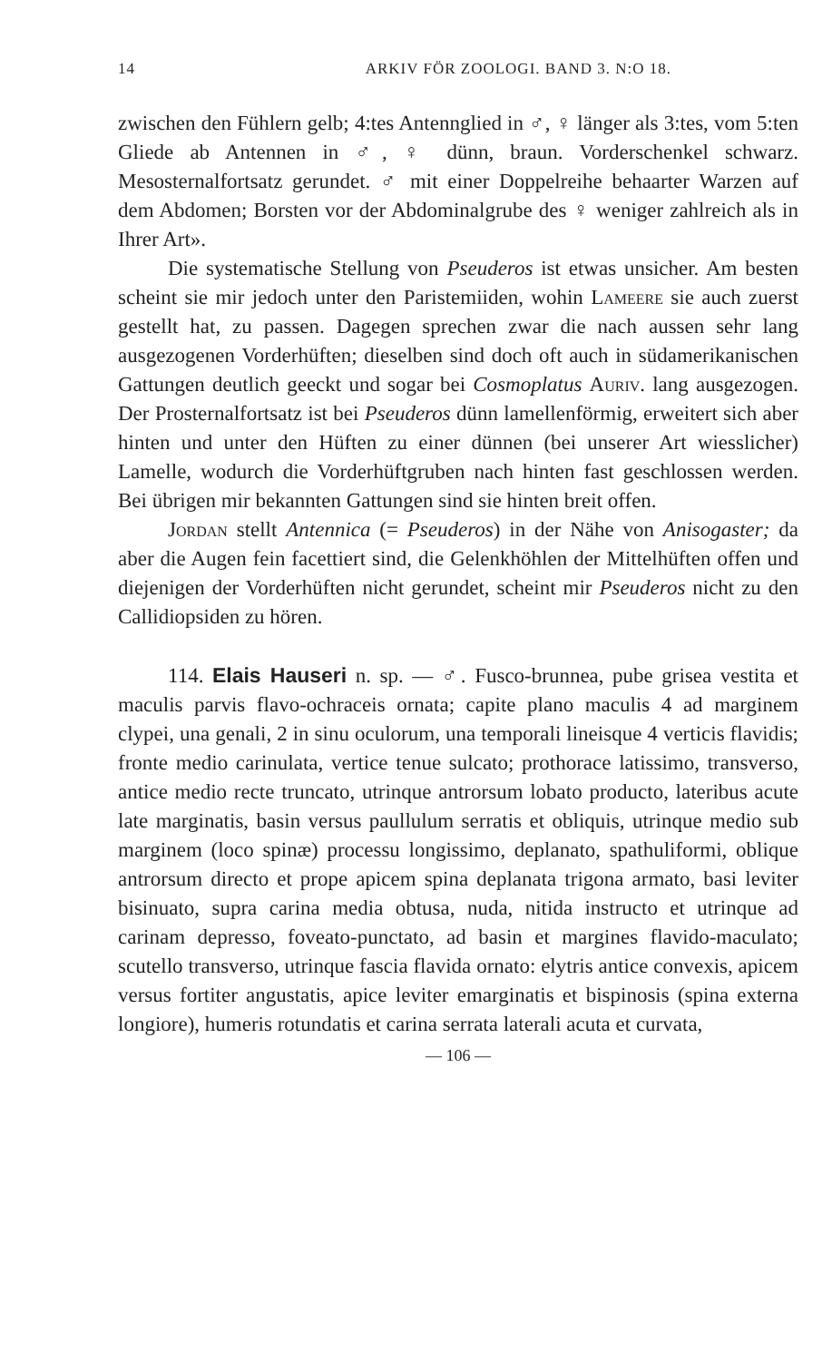14 ARKIV FÖR ZOOLOGI. BAND 3. N:O 18.
zwischen den Fühlern gelb; 4:tes Antennglied in ♂, ♀ länger als 3:tes, vom 5:ten Gliede ab Antennen in ♂, ♀ dünn, braun. Vorderschenkel schwarz. Mesosternalfortsatz gerundet. ♂ mit einer Doppelreihe behaarter Warzen auf dem Abdomen; Borsten vor der Abdominalgrube des ♀ weniger zahlreich als in Ihrer Art».
Die systematische Stellung von Pseuderos ist etwas unsicher. Am besten scheint sie mir jedoch unter den Paristemiiden, wohin Lameere sie auch zuerst gestellt hat, zu passen. Dagegen sprechen zwar die nach aussen sehr lang ausgezogenen Vorderhüften; dieselben sind doch oft auch in südamerikanischen Gattungen deutlich geeckt und sogar bei Cosmoplatus Auriv. lang ausgezogen. Der Prosternalfortsatz ist bei Pseuderos dünn lamellenförmig, erweitert sich aber hinten und unter den Hüften zu einer dünnen (bei unserer Art wiesslicher) Lamelle, wodurch die Vorderhüftgruben nach hinten fast geschlossen werden. Bei übrigen mir bekannten Gattungen sind sie hinten breit offen.
Jordan stellt Antennica (= Pseuderos) in der Nähe von Anisogaster; da aber die Augen fein facettiert sind, die Gelenkhöhlen der Mittelhüften offen und diejenigen der Vorderhüften nicht gerundet, scheint mir Pseuderos nicht zu den Callidiopsiden zu hören.
114. Elais Hauseri n. sp. — ♂. Fusco-brunnea, pube grisea vestita et maculis parvis flavo-ochraceis ornata; capite plano maculis 4 ad marginem clypei, una genali, 2 in sinu oculorum, una temporali lineisque 4 verticis flavidis; fronte medio carinulata, vertice tenue sulcato; prothorace latissimo, transverso, antice medio recte truncato, utrinque antrorsum lobato producto, lateribus acute late marginatis, basin versus paullulum serratis et obliquis, utrinque medio sub marginem (loco spinæ) processu longissimo, deplanato, spathuliformi, oblique antrorsum directo et prope apicem spina deplanata trigona armato, basi leviter bisinuato, supra carina media obtusa, nuda, nitida instructo et utrinque ad carinam depresso, foveato-punctato, ad basin et margines flavido-maculato; scutello transverso, utrinque fascia flavida ornato: elytris antice convexis, apicem versus fortiter angustatis, apice leviter emarginatis et bispinosis (spina externa longiore), humeris rotundatis et carina serrata laterali acuta et curvata,
— 106 —